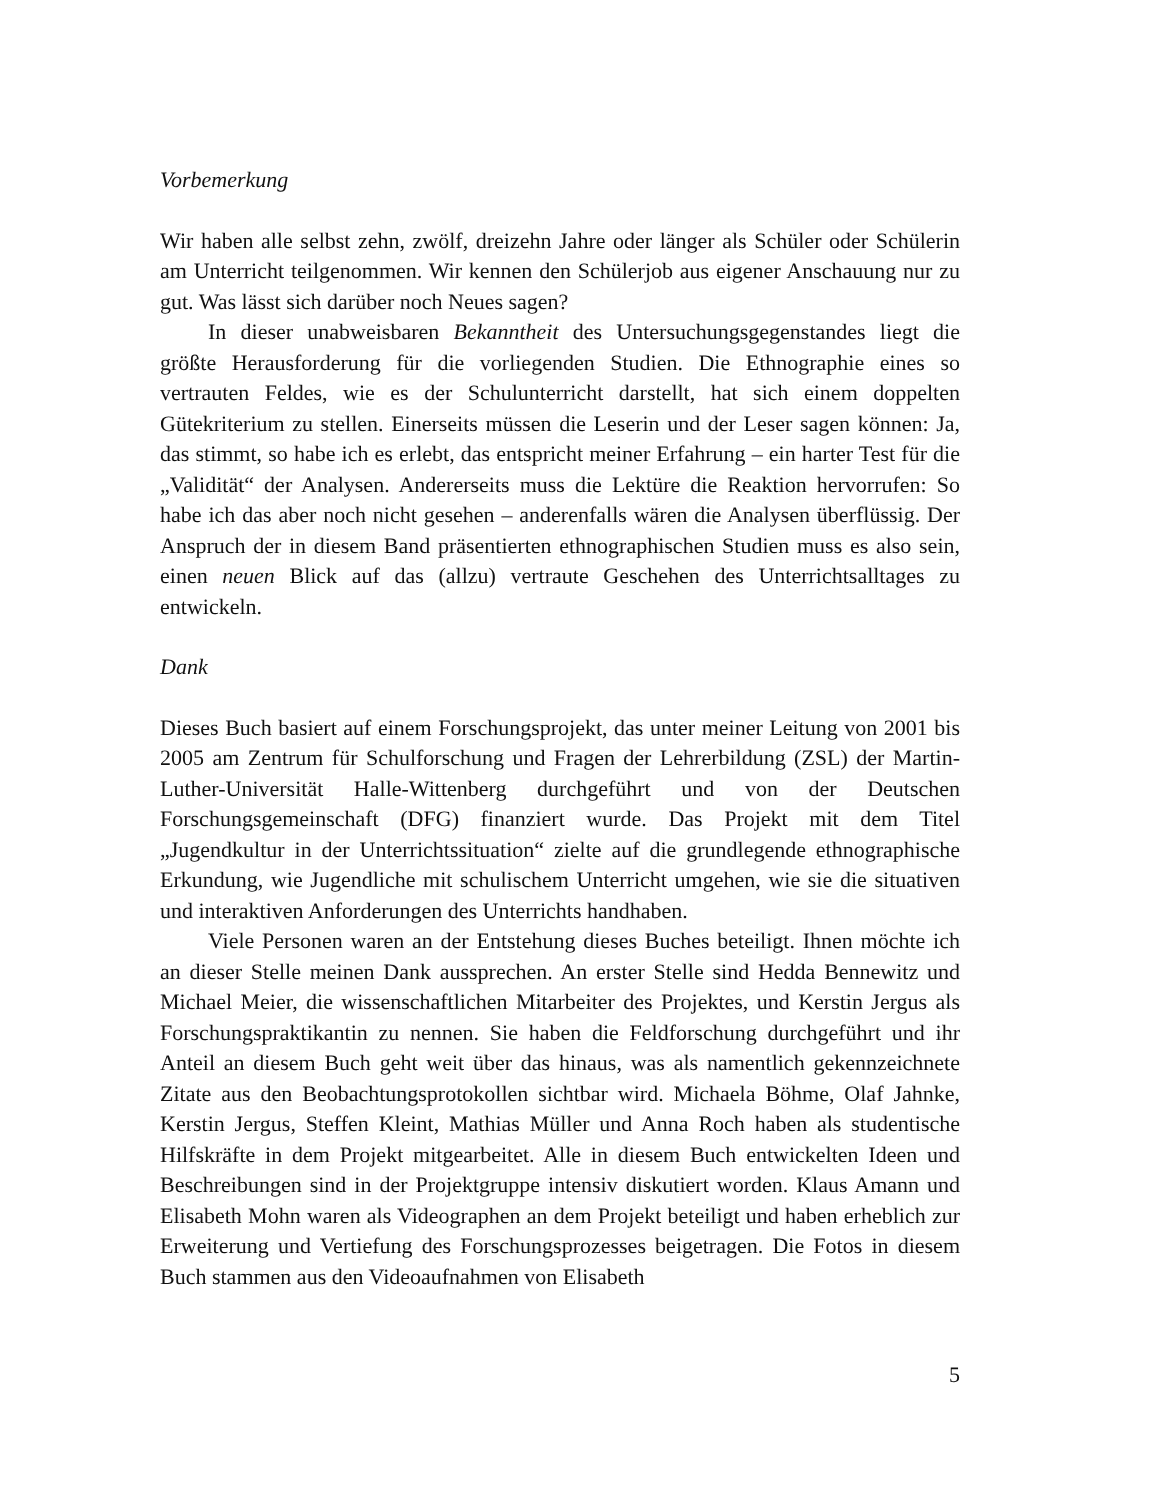Vorbemerkung
Wir haben alle selbst zehn, zwölf, dreizehn Jahre oder länger als Schüler oder Schülerin am Unterricht teilgenommen. Wir kennen den Schülerjob aus eigener Anschauung nur zu gut. Was lässt sich darüber noch Neues sagen?
In dieser unabweisbaren Bekanntheit des Untersuchungsgegenstandes liegt die größte Herausforderung für die vorliegenden Studien. Die Ethnographie eines so vertrauten Feldes, wie es der Schulunterricht darstellt, hat sich einem doppelten Gütekriterium zu stellen. Einerseits müssen die Leserin und der Leser sagen können: Ja, das stimmt, so habe ich es erlebt, das entspricht meiner Erfahrung – ein harter Test für die „Validität“ der Analysen. Andererseits muss die Lektüre die Reaktion hervorrufen: So habe ich das aber noch nicht gesehen – anderenfalls wären die Analysen überflüssig. Der Anspruch der in diesem Band präsentierten ethnographischen Studien muss es also sein, einen neuen Blick auf das (allzu) vertraute Geschehen des Unterrichtsalltages zu entwickeln.
Dank
Dieses Buch basiert auf einem Forschungsprojekt, das unter meiner Leitung von 2001 bis 2005 am Zentrum für Schulforschung und Fragen der Lehrerbildung (ZSL) der Martin-Luther-Universität Halle-Wittenberg durchgeführt und von der Deutschen Forschungsgemeinschaft (DFG) finanziert wurde. Das Projekt mit dem Titel „Jugendkultur in der Unterrichtssituation“ zielte auf die grundlegende ethnographische Erkundung, wie Jugendliche mit schulischem Unterricht umgehen, wie sie die situativen und interaktiven Anforderungen des Unterrichts handhaben.
Viele Personen waren an der Entstehung dieses Buches beteiligt. Ihnen möchte ich an dieser Stelle meinen Dank aussprechen. An erster Stelle sind Hedda Bennewitz und Michael Meier, die wissenschaftlichen Mitarbeiter des Projektes, und Kerstin Jergus als Forschungspraktikantin zu nennen. Sie haben die Feldforschung durchgeführt und ihr Anteil an diesem Buch geht weit über das hinaus, was als namentlich gekennzeichnete Zitate aus den Beobachtungsprotokollen sichtbar wird. Michaela Böhme, Olaf Jahnke, Kerstin Jergus, Steffen Kleint, Mathias Müller und Anna Roch haben als studentische Hilfskräfte in dem Projekt mitgearbeitet. Alle in diesem Buch entwickelten Ideen und Beschreibungen sind in der Projektgruppe intensiv diskutiert worden. Klaus Amann und Elisabeth Mohn waren als Videographen an dem Projekt beteiligt und haben erheblich zur Erweiterung und Vertiefung des Forschungsprozesses beigetragen. Die Fotos in diesem Buch stammen aus den Videoaufnahmen von Elisabeth
5